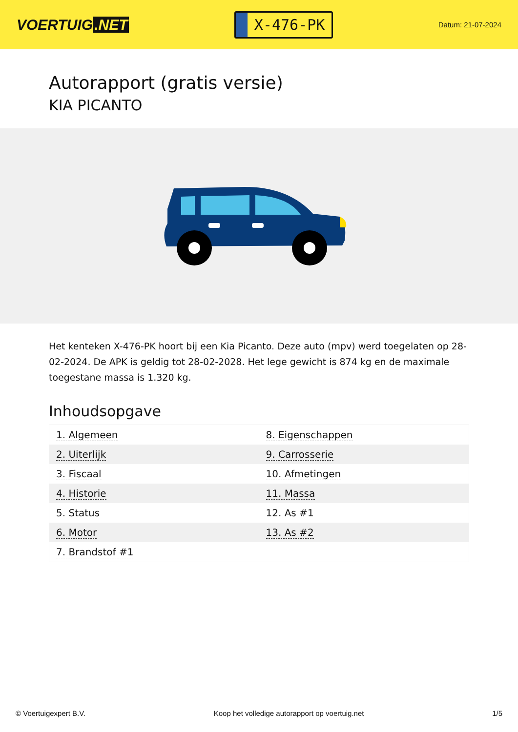VOERTUIG.NET
X-476-PK
Datum: 21-07-2024
Autorapport (gratis versie)
KIA PICANTO
Het kenteken X-476-PK hoort bij een Kia Picanto. Deze auto (mpv) werd toegelaten op 28-02-2024. De APK is geldig tot 28-02-2028. Het lege gewicht is 874 kg en de maximale toegestane massa is 1.320 kg.
Inhoudsopgave
| 1. Algemeen | 8. Eigenschappen |
| 2. Uiterlijk | 9. Carrosserie |
| 3. Fiscaal | 10. Afmetingen |
| 4. Historie | 11. Massa |
| 5. Status | 12. As #1 |
| 6. Motor | 13. As #2 |
| 7. Brandstof #1 | |
© Voertuigexpert B.V. Koop het volledige autorapport op voertuig.net
1/5